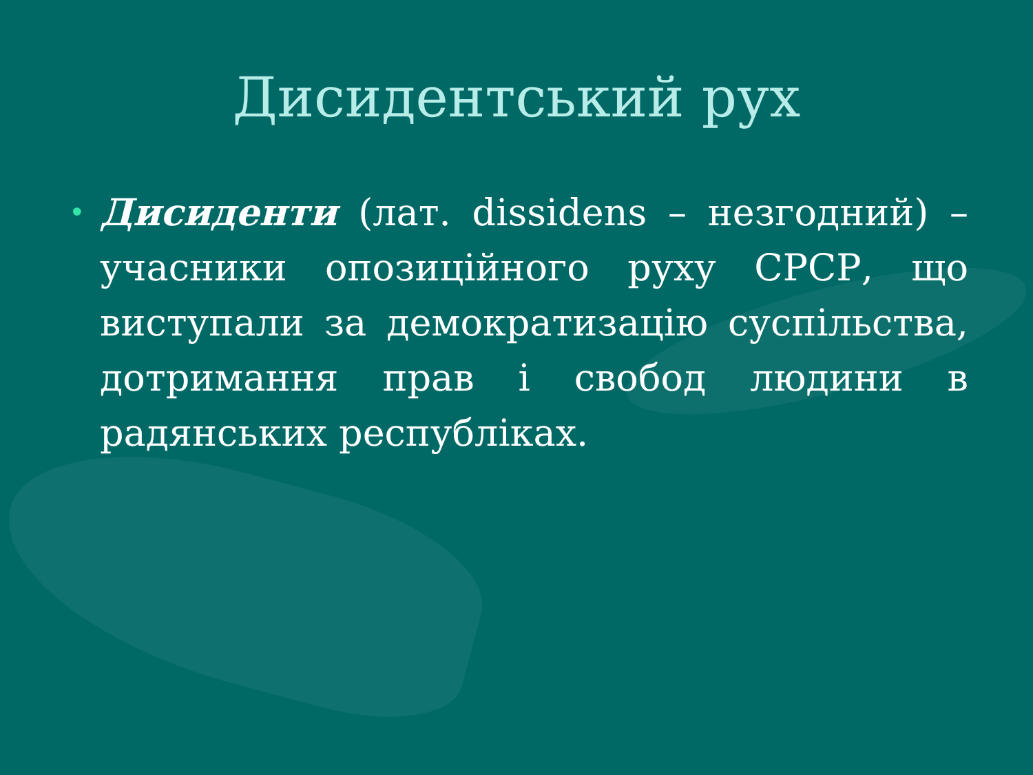Дисидентський рух
•
Дисиденти (лат. dissidens – незгодний) – учасники опозиційного руху СРСР, що виступали за демократизацію суспільства, дотримання прав і свобод людини в радянських республіках.